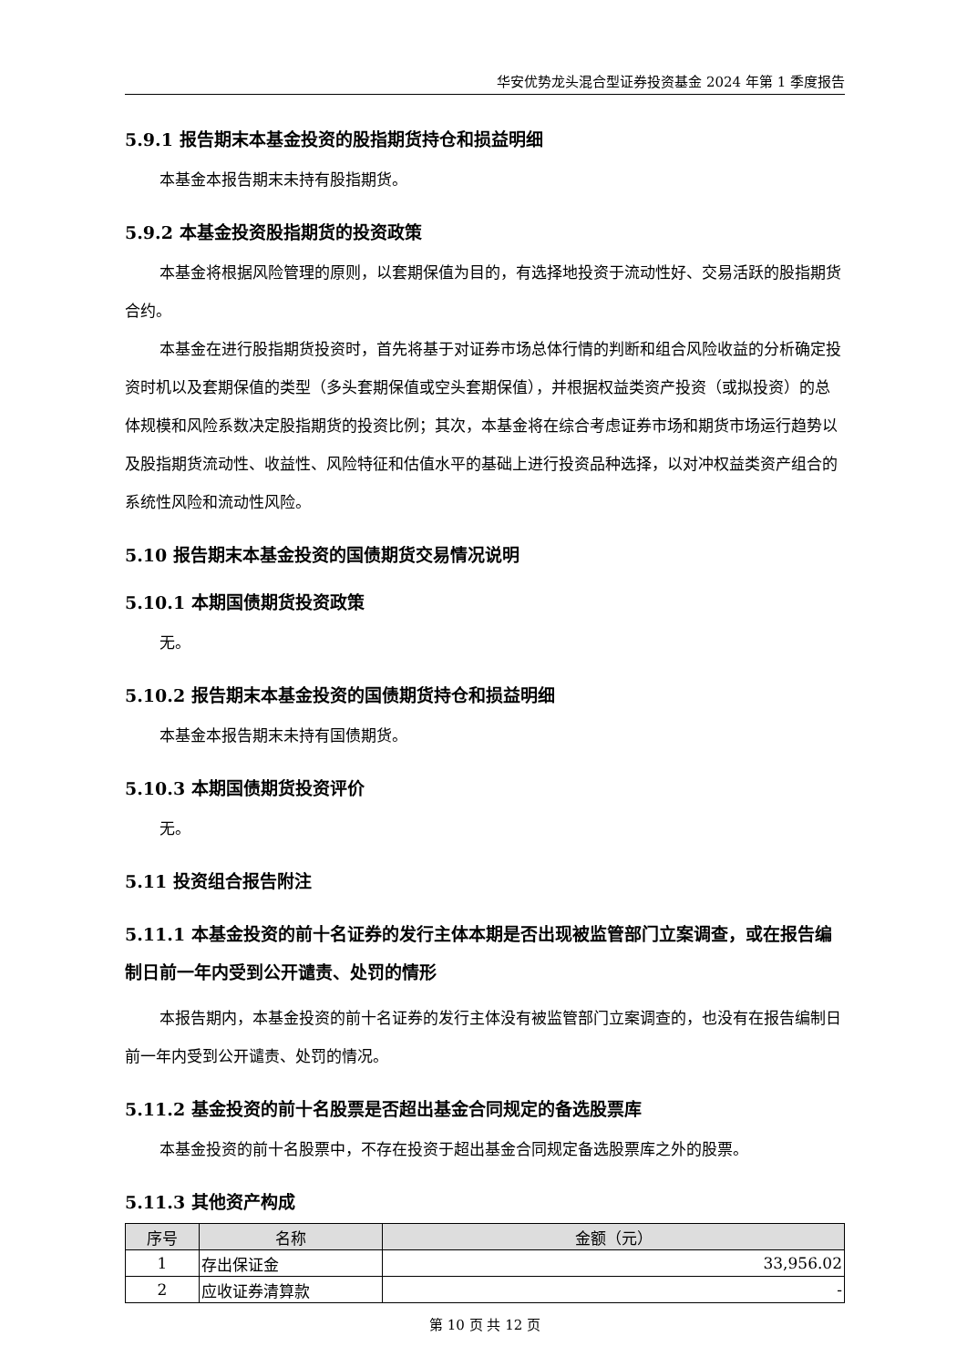华安优势龙头混合型证券投资基金 2024 年第 1 季度报告
5.9.1 报告期末本基金投资的股指期货持仓和损益明细
本基金本报告期末未持有股指期货。
5.9.2 本基金投资股指期货的投资政策
本基金将根据风险管理的原则，以套期保值为目的，有选择地投资于流动性好、交易活跃的股指期货合约。
本基金在进行股指期货投资时，首先将基于对证券市场总体行情的判断和组合风险收益的分析确定投资时机以及套期保值的类型（多头套期保值或空头套期保值），并根据权益类资产投资（或拟投资）的总体规模和风险系数决定股指期货的投资比例；其次，本基金将在综合考虑证券市场和期货市场运行趋势以及股指期货流动性、收益性、风险特征和估值水平的基础上进行投资品种选择，以对冲权益类资产组合的系统性风险和流动性风险。
5.10 报告期末本基金投资的国债期货交易情况说明
5.10.1 本期国债期货投资政策
无。
5.10.2 报告期末本基金投资的国债期货持仓和损益明细
本基金本报告期末未持有国债期货。
5.10.3 本期国债期货投资评价
无。
5.11 投资组合报告附注
5.11.1 本基金投资的前十名证券的发行主体本期是否出现被监管部门立案调查，或在报告编制日前一年内受到公开谴责、处罚的情形
本报告期内，本基金投资的前十名证券的发行主体没有被监管部门立案调查的，也没有在报告编制日前一年内受到公开谴责、处罚的情况。
5.11.2 基金投资的前十名股票是否超出基金合同规定的备选股票库
本基金投资的前十名股票中，不存在投资于超出基金合同规定备选股票库之外的股票。
5.11.3 其他资产构成
| 序号 | 名称 | 金额（元） |
| --- | --- | --- |
| 1 | 存出保证金 | 33,956.02 |
| 2 | 应收证券清算款 | - |
第 10 页 共 12 页